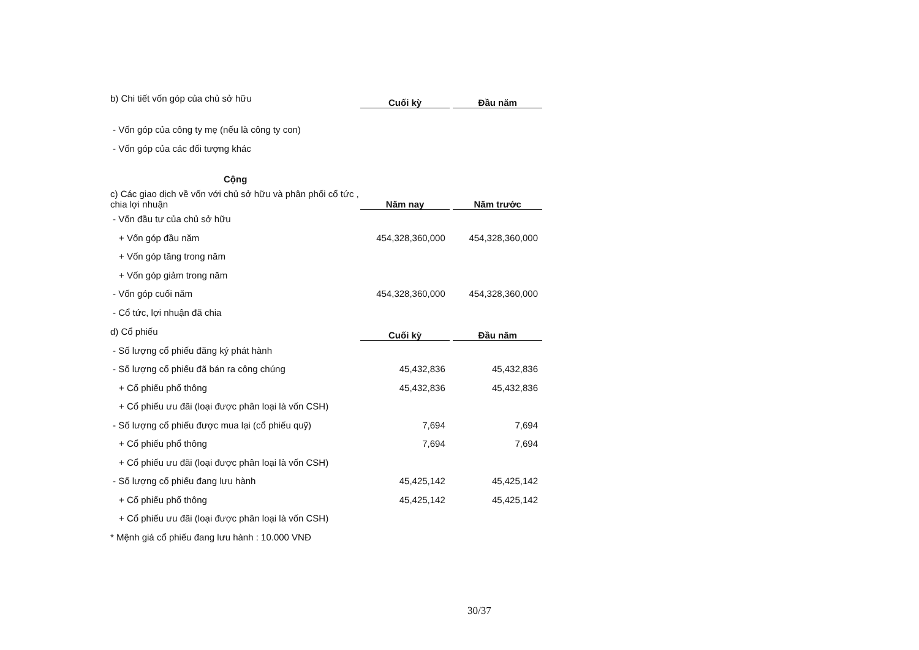| b) Chi tiết vốn góp của chủ sở hữu | Cuối kỳ | | Đầu năm |
| - Vốn góp của công ty mẹ (nếu là công ty con) | | | |
| - Vốn góp của các đối tượng khác | | | |
| Cộng | | | |
| c) Các giao dịch về vốn với chủ sở hữu và phân phối cổ tức , chia lợi nhuận | Năm nay | | Năm trước |
| - Vốn đầu tư của chủ sở hữu | | | |
| + Vốn góp đầu năm | 454,328,360,000 | | 454,328,360,000 |
| + Vốn góp tăng trong năm | | | |
| + Vốn góp giảm trong năm | | | |
| - Vốn góp cuối năm | 454,328,360,000 | | 454,328,360,000 |
| - Cổ tức, lợi nhuận đã chia | | | |
| d) Cổ phiếu | Cuối kỳ | | Đầu năm |
| - Số lượng cổ phiếu đăng ký phát hành | | | |
| - Số lượng cổ phiếu đã bán ra công chúng | 45,432,836 | | 45,432,836 |
| + Cổ phiếu phổ thông | 45,432,836 | | 45,432,836 |
| + Cổ phiếu ưu đãi (loại được phân loại là vốn CSH) | | | |
| - Số lượng cổ phiếu được mua lại (cổ phiếu quỹ) | 7,694 | | 7,694 |
| + Cổ phiếu phổ thông | 7,694 | | 7,694 |
| + Cổ phiếu ưu đãi (loại được phân loại là vốn CSH) | | | |
| - Số lượng cổ phiếu đang lưu hành | 45,425,142 | | 45,425,142 |
| + Cổ phiếu phổ thông | 45,425,142 | | 45,425,142 |
| + Cổ phiếu ưu đãi (loại được phân loại là vốn CSH) | | | |
| * Mệnh giá cổ phiếu đang lưu hành : 10.000 VNĐ | | | |
30/37